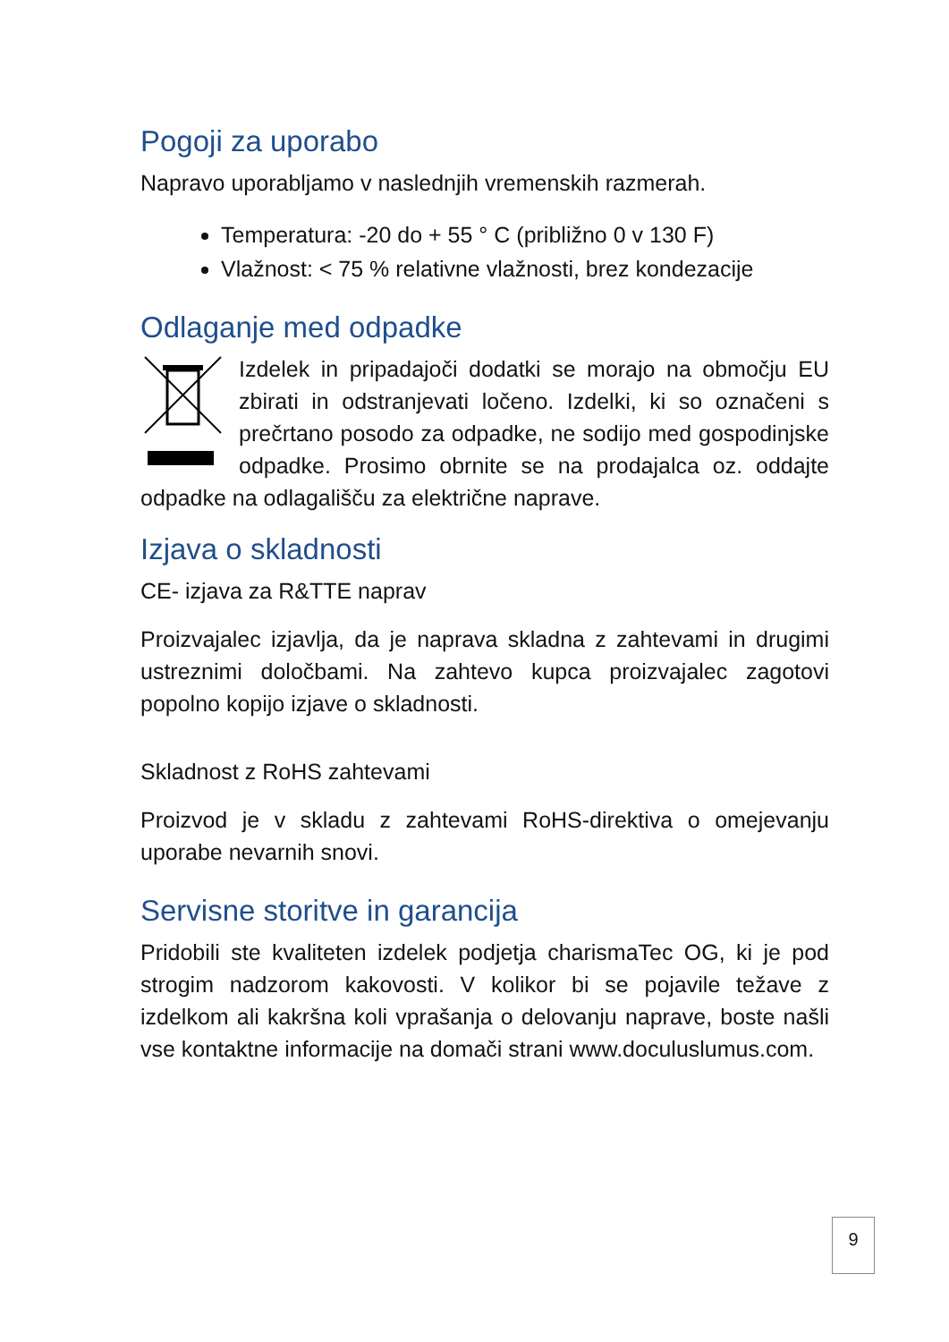Pogoji za uporabo
Napravo uporabljamo v naslednjih vremenskih razmerah.
Temperatura: -20 do + 55 ° C (približno 0 v 130 F)
Vlažnost: < 75 % relativne vlažnosti, brez kondezacije
Odlaganje med odpadke
Izdelek in pripadajoči dodatki se morajo na območju EU zbirati in odstranjevati ločeno. Izdelki, ki so označeni s prečrtano posodo za odpadke, ne sodijo med gospodinjske odpadke. Prosimo obrnite se na prodajalca oz. oddajte odpadke na odlagališču za električne naprave.
Izjava o skladnosti
CE- izjava za R&TTE naprav
Proizvajalec izjavlja, da je naprava skladna z zahtevami in drugimi ustreznimi določbami. Na zahtevo kupca proizvajalec zagotovi popolno kopijo izjave o skladnosti.
Skladnost z RoHS zahtevami
Proizvod je v skladu z zahtevami RoHS-direktiva o omejevanju uporabe nevarnih snovi.
Servisne storitve in garancija
Pridobili ste kvaliteten izdelek podjetja charismaTec OG, ki je pod strogim nadzorom kakovosti. V kolikor bi se pojavile težave z izdelkom ali kakršna koli vprašanja o delovanju naprave, boste našli vse kontaktne informacije na domači strani www.doculuslumus.com.
9